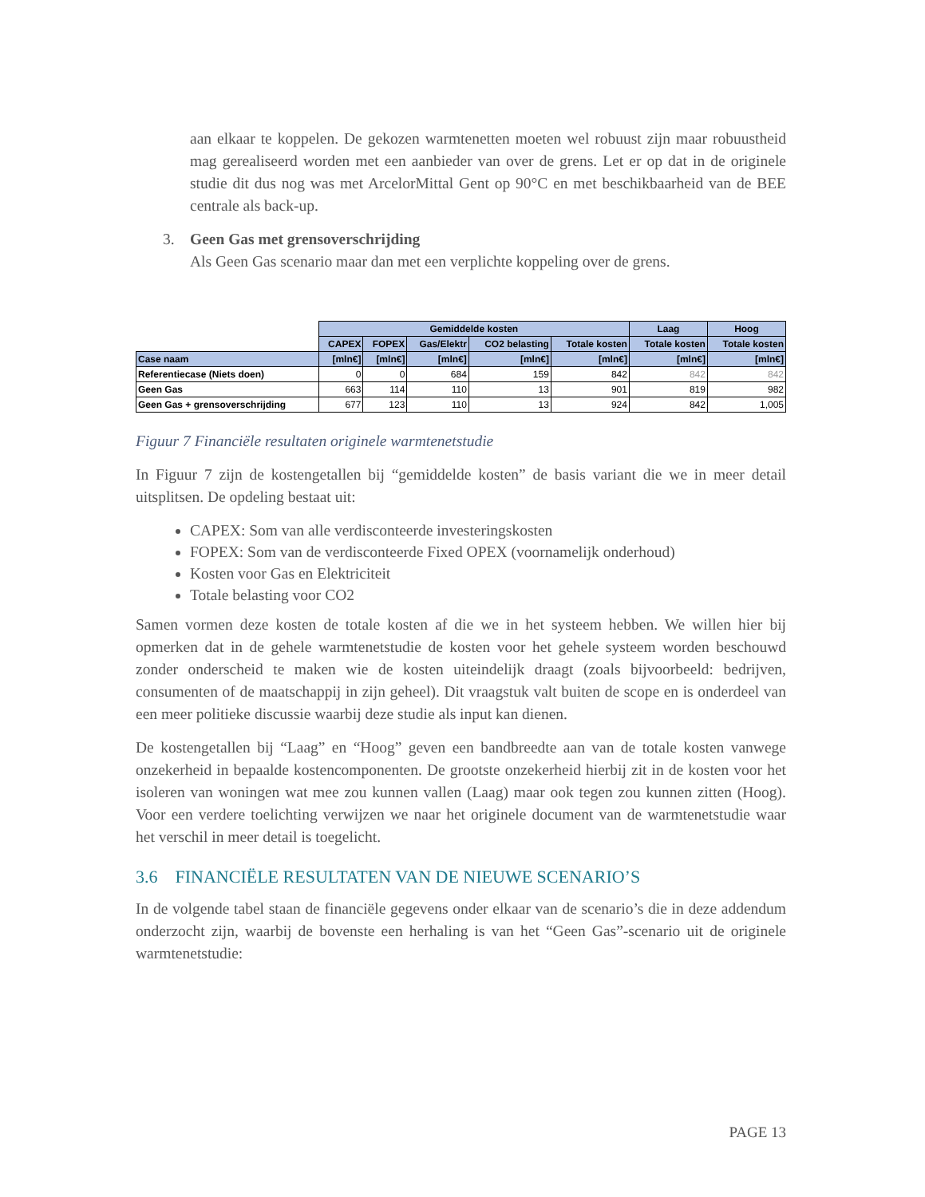aan elkaar te koppelen. De gekozen warmtenetten moeten wel robuust zijn maar robuustheid mag gerealiseerd worden met een aanbieder van over de grens. Let er op dat in de originele studie dit dus nog was met ArcelorMittal Gent op 90°C en met beschikbaarheid van de BEE centrale als back-up.
3. Geen Gas met grensoverschrijding
Als Geen Gas scenario maar dan met een verplichte koppeling over de grens.
| | Gemiddelde kosten | | | | | Laag | Hoog |
| --- | --- | --- | --- | --- | --- | --- | --- |
| | CAPEX | FOPEX | Gas/Elektr | CO2 belasting | Totale kosten | Totale kosten | Totale kosten |
| Case naam | [mln€] | [mln€] | [mln€] | [mln€] | [mln€] | [mln€] | [mln€] |
| Referentiecase (Niets doen) | 0 | 0 | 684 | 159 | 842 | 842 | 842 |
| Geen Gas | 663 | 114 | 110 | 13 | 901 | 819 | 982 |
| Geen Gas + grensoverschrijding | 677 | 123 | 110 | 13 | 924 | 842 | 1,005 |
Figuur 7 Financiële resultaten originele warmtenetstudie
In Figuur 7 zijn de kostengetallen bij “gemiddelde kosten” de basis variant die we in meer detail uitsplitsen. De opdeling bestaat uit:
CAPEX: Som van alle verdisconteerde investeringskosten
FOPEX: Som van de verdisconteerde Fixed OPEX (voornamelijk onderhoud)
Kosten voor Gas en Elektriciteit
Totale belasting voor CO2
Samen vormen deze kosten de totale kosten af die we in het systeem hebben. We willen hier bij opmerken dat in de gehele warmtenetstudie de kosten voor het gehele systeem worden beschouwd zonder onderscheid te maken wie de kosten uiteindelijk draagt (zoals bijvoorbeeld: bedrijven, consumenten of de maatschappij in zijn geheel). Dit vraagstuk valt buiten de scope en is onderdeel van een meer politieke discussie waarbij deze studie als input kan dienen.
De kostengetallen bij “Laag” en “Hoog” geven een bandbreedte aan van de totale kosten vanwege onzekerheid in bepaalde kostencomponenten. De grootste onzekerheid hierbij zit in de kosten voor het isoleren van woningen wat mee zou kunnen vallen (Laag) maar ook tegen zou kunnen zitten (Hoog). Voor een verdere toelichting verwijzen we naar het originele document van de warmtenetstudie waar het verschil in meer detail is toegelicht.
3.6 FINANCIËLE RESULTATEN VAN DE NIEUWE SCENARIO’S
In de volgende tabel staan de financiële gegevens onder elkaar van de scenario’s die in deze addendum onderzocht zijn, waarbij de bovenste een herhaling is van het “Geen Gas”-scenario uit de originele warmtenetstudie:
PAGE 13